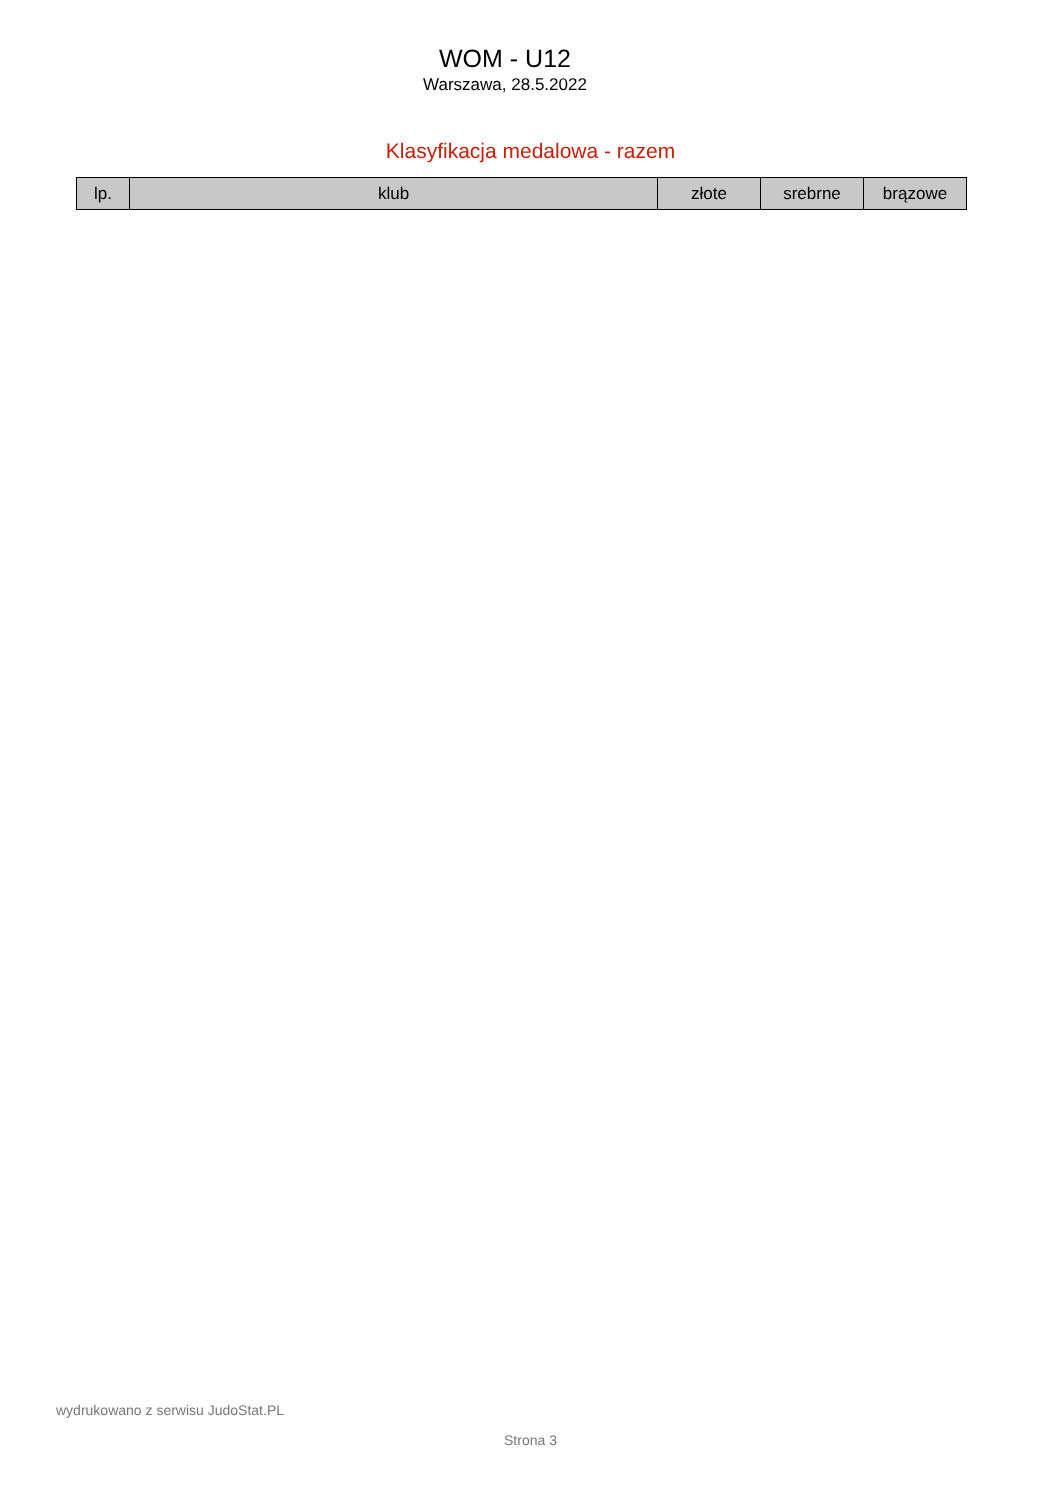WOM - U12
Warszawa, 28.5.2022
Klasyfikacja medalowa - razem
| lp. | klub | złote | srebrne | brązowe |
| --- | --- | --- | --- | --- |
wydrukowano z serwisu JudoStat.PL
Strona 3